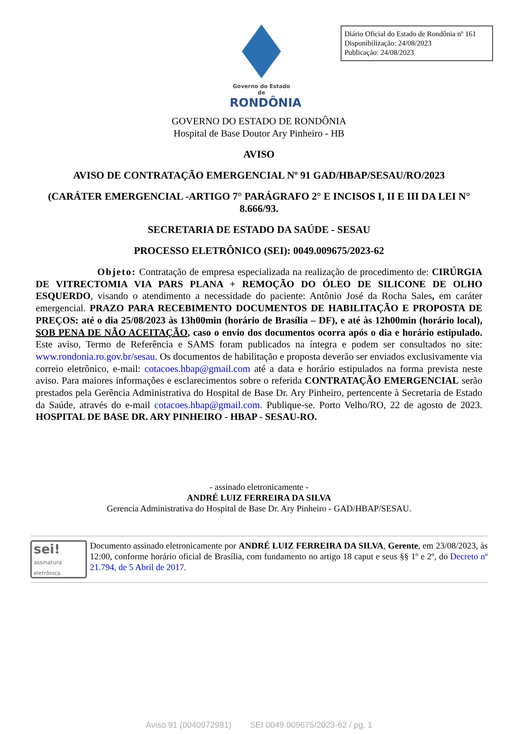Diário Oficial do Estado de Rondônia nº 161
Disponibilização: 24/08/2023
Publicação: 24/08/2023
Governo do Estado de
RONDÔNIA
GOVERNO DO ESTADO DE RONDÔNIA
Hospital de Base Doutor Ary Pinheiro - HB
AVISO
AVISO DE CONTRATAÇÃO EMERGENCIAL Nº 91 GAD/HBAP/SESAU/RO/2023
(CARÁTER EMERGENCIAL -ARTIGO 7° PARÁGRAFO 2° E INCISOS I, II E III DA LEI N° 8.666/93.
SECRETARIA DE ESTADO DA SAÚDE - SESAU
PROCESSO ELETRÔNICO (SEI): 0049.009675/2023-62
Objeto: Contratação de empresa especializada na realização de procedimento de: CIRÚRGIA DE VITRECTOMIA VIA PARS PLANA + REMOÇÃO DO ÓLEO DE SILICONE DE OLHO ESQUERDO, visando o atendimento a necessidade do paciente: Antônio José da Rocha Sales, em caráter emergencial. PRAZO PARA RECEBIMENTO DOCUMENTOS DE HABILITAÇÃO E PROPOSTA DE PREÇOS: até o dia 25/08/2023 às 13h00min (horário de Brasília – DF), e até às 12h00min (horário local), SOB PENA DE NÃO ACEITAÇÃO, caso o envio dos documentos ocorra após o dia e horário estipulado. Este aviso, Termo de Referência e SAMS foram publicados na íntegra e podem ser consultados no site: www.rondonia.ro.gov.br/sesau. Os documentos de habilitação e proposta deverão ser enviados exclusivamente via correio eletrônico, e-mail: cotacoes.hbap@gmail.com até a data e horário estipulados na forma prevista neste aviso. Para maiores informações e esclarecimentos sobre o referida CONTRATAÇÃO EMERGENCIAL serão prestados pela Gerência Administrativa do Hospital de Base Dr. Ary Pinheiro, pertencente à Secretaria de Estado da Saúde, através do e-mail cotacoes.hbap@gmail.com. Publique-se. Porto Velho/RO, 22 de agosto de 2023. HOSPITAL DE BASE DR. ARY PINHEIRO - HBAP - SESAU-RO.
- assinado eletronicamente -
ANDRÉ LUIZ FERREIRA DA SILVA
Gerencia Administrativa do Hospital de Base Dr. Ary Pinheiro - GAD/HBAP/SESAU.
sei!
assinatura
eletrônica
Documento assinado eletronicamente por ANDRÉ LUIZ FERREIRA DA SILVA, Gerente, em 23/08/2023, às 12:00, conforme horário oficial de Brasília, com fundamento no artigo 18 caput e seus §§ 1º e 2º, do Decreto nº 21.794, de 5 Abril de 2017.
Aviso 91 (0040972981) SEI 0049.009675/2023-62 / pg. 1